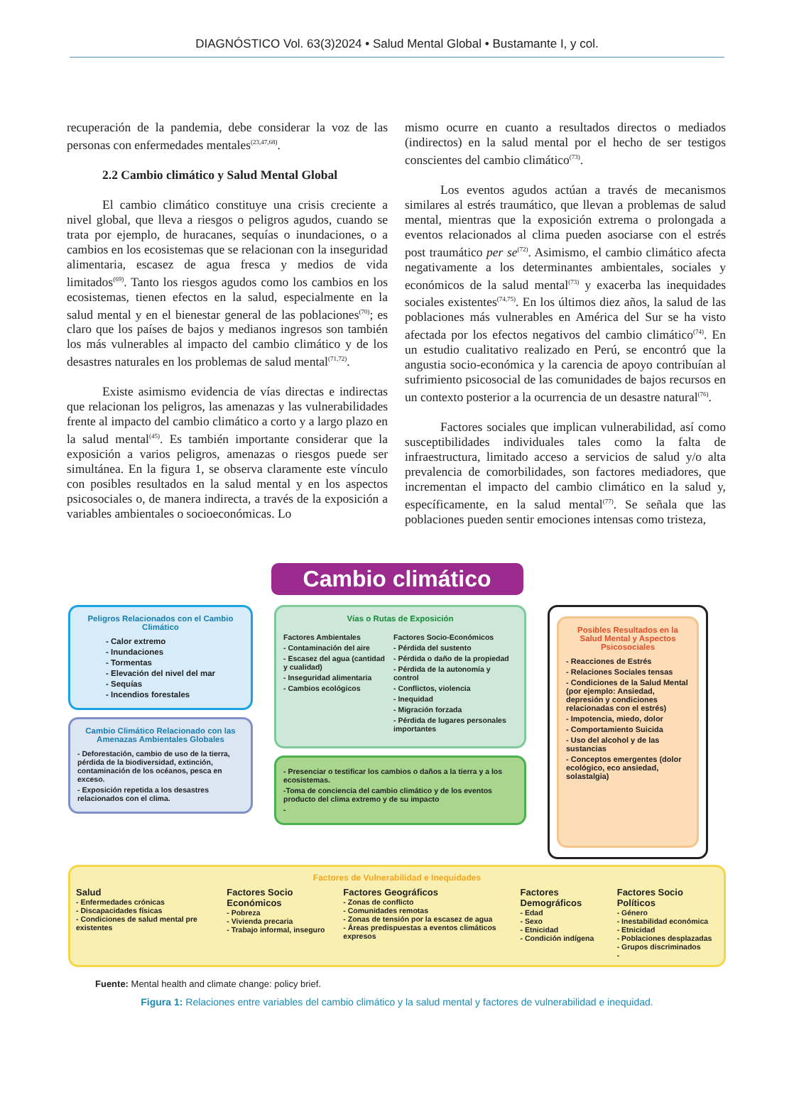DIAGNÓSTICO Vol. 63(3)2024 • Salud Mental Global • Bustamante I, y col.
recuperación de la pandemia, debe considerar la voz de las personas con enfermedades mentales<sup>(23,47,68)</sup>.
2.2 Cambio climático y Salud Mental Global
El cambio climático constituye una crisis creciente a nivel global, que lleva a riesgos o peligros agudos, cuando se trata por ejemplo, de huracanes, sequías o inundaciones, o a cambios en los ecosistemas que se relacionan con la inseguridad alimentaria, escasez de agua fresca y medios de vida limitados<sup>(69)</sup>. Tanto los riesgos agudos como los cambios en los ecosistemas, tienen efectos en la salud, especialmente en la salud mental y en el bienestar general de las poblaciones<sup>(70)</sup>; es claro que los países de bajos y medianos ingresos son también los más vulnerables al impacto del cambio climático y de los desastres naturales en los problemas de salud mental<sup>(71,72)</sup>.
Existe asimismo evidencia de vías directas e indirectas que relacionan los peligros, las amenazas y las vulnerabilidades frente al impacto del cambio climático a corto y a largo plazo en la salud mental<sup>(45)</sup>. Es también importante considerar que la exposición a varios peligros, amenazas o riesgos puede ser simultánea. En la figura 1, se observa claramente este vínculo con posibles resultados en la salud mental y en los aspectos psicosociales o, de manera indirecta, a través de la exposición a variables ambientales o socioeconómicas. Lo
mismo ocurre en cuanto a resultados directos o mediados (indirectos) en la salud mental por el hecho de ser testigos conscientes del cambio climático<sup>(73)</sup>.
Los eventos agudos actúan a través de mecanismos similares al estrés traumático, que llevan a problemas de salud mental, mientras que la exposición extrema o prolongada a eventos relacionados al clima pueden asociarse con el estrés post traumático per se<sup>(72)</sup>. Asimismo, el cambio climático afecta negativamente a los determinantes ambientales, sociales y económicos de la salud mental<sup>(73)</sup> y exacerba las inequidades sociales existentes<sup>(74,75)</sup>. En los últimos diez años, la salud de las poblaciones más vulnerables en América del Sur se ha visto afectada por los efectos negativos del cambio climático<sup>(74)</sup>. En un estudio cualitativo realizado en Perú, se encontró que la angustia socio-económica y la carencia de apoyo contribuían al sufrimiento psicosocial de las comunidades de bajos recursos en un contexto posterior a la ocurrencia de un desastre natural<sup>(76)</sup>.
Factores sociales que implican vulnerabilidad, así como susceptibilidades individuales tales como la falta de infraestructura, limitado acceso a servicios de salud y/o alta prevalencia de comorbilidades, son factores mediadores, que incrementan el impacto del cambio climático en la salud y, específicamente, en la salud mental<sup>(77)</sup>. Se señala que las poblaciones pueden sentir emociones intensas como tristeza,
Cambio climático
Peligros Relacionados con el Cambio Climático
- Calor extremo
- Inundaciones
- Tormentas
- Elevación del nivel del mar
- Sequías
- Incendios forestales
Cambio Climático Relacionado con las Amenazas Ambientales Globales
- Deforestación, cambio de uso de la tierra, pérdida de la biodiversidad, extinción, contaminación de los océanos, pesca en exceso.
- Exposición repetida a los desastres relacionados con el clima.
Vías o Rutas de Exposición
Factores Ambientales
- Contaminación del aire
- Escasez del agua (cantidad y cualidad)
- Inseguridad alimentaria
- Cambios ecológicos
Factores Socio-Económicos
- Pérdida del sustento
- Pérdida o daño de la propiedad
- Pérdida de la autonomía y control
- Conflictos, violencia
- Inequidad
- Migración forzada
- Pérdida de lugares personales importantes
- Presenciar o testificar los cambios o daños a la tierra y a los ecosistemas.
-Toma de conciencia del cambio climático y de los eventos producto del clima extremo y de su impacto
-
Posibles Resultados en la Salud Mental y Aspectos Psicosociales
- Reacciones de Estrés
- Relaciones Sociales tensas
- Condiciones de la Salud Mental (por ejemplo: Ansiedad, depresión y condiciones relacionadas con el estrés)
- Impotencia, miedo, dolor
- Comportamiento Suicida
- Uso del alcohol y de las sustancias
- Conceptos emergentes (dolor ecológico, eco ansiedad, solastalgia)
Factores de Vulnerabilidad e Inequidades
Salud
- Enfermedades crónicas
- Discapacidades físicas
- Condiciones de salud mental pre existentes
Factores Socio Económicos
- Pobreza
- Vivienda precaria
- Trabajo informal, inseguro
Factores Geográficos
- Zonas de conflicto
- Comunidades remotas
- Zonas de tensión por la escasez de agua
- Áreas predispuestas a eventos climáticos expresos
Factores Demográficos
- Edad
- Sexo
- Etnicidad
- Condición indígena
Factores Socio Políticos
- Género
- Inestabilidad económica
- Etnicidad
- Poblaciones desplazadas
- Grupos discriminados
-
Fuente: Mental health and climate change: policy brief.
Figura 1: Relaciones entre variables del cambio climático y la salud mental y factores de vulnerabilidad e inequidad.